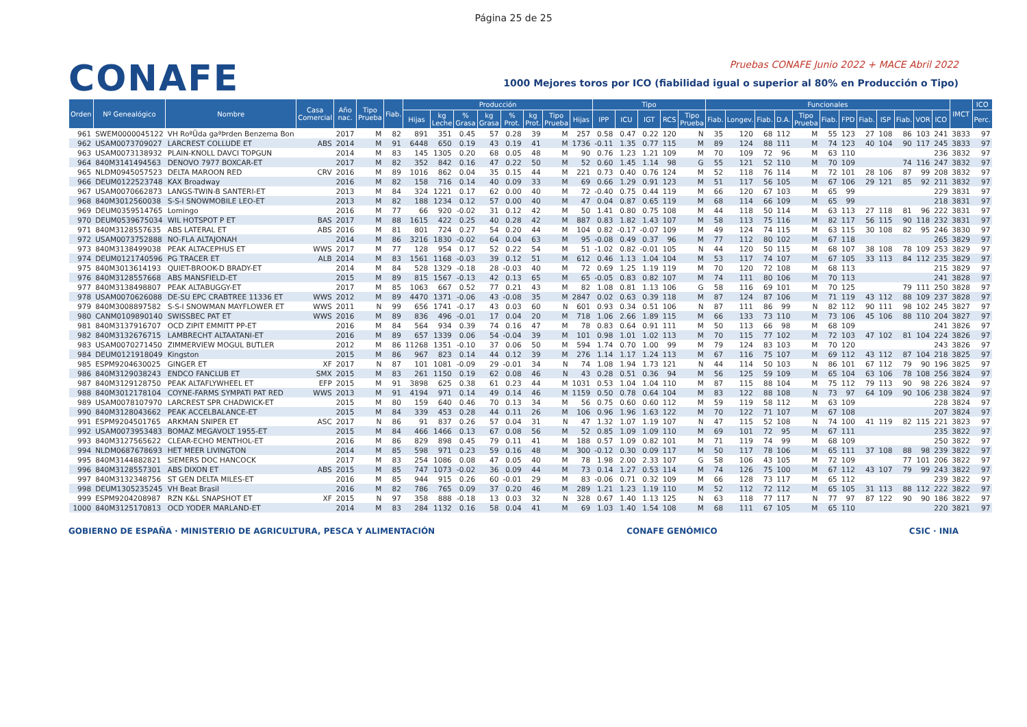Página 25 de 25
CONAFE
Pruebas CONAFE Junio 2022 + MACE Abril 2022
1000 Mejores toros por ICO (fiabilidad igual o superior al 80% en Producción o Tipo)
| Orden | Nº Genealógico | Nombre | Casa Comercial | Año nac. | Tipo Prueba | Fiab. | Producción | | | | | | | | Tipo | | | | | Funcionales | | | | | | | | | | | | IMCT | ICO |
| --- | --- | --- | --- | --- | --- | --- | --- | --- | --- | --- | --- | --- | --- | --- | --- | --- | --- | --- | --- | --- | --- | --- | --- | --- | --- | --- | --- | --- | --- | --- | --- | --- | --- |
| | | | | | | | Hijas | kg Leche | % Grasa | kg Grasa | % Prot. | kg Prot. | Tipo Prueba | Hijas | IPP | ICU | IGT | RCS | Tipo Prueba | Fiab. | Longev. | Fiab. | D.A. | Tipo Prueba | Fiab. | FPD | Fiab. | ISP | Fiab. | VOR | ICO | | Perc. |
| 961 | SWEM0000045122 | VH RoªÛda gaªÞrden Benzema Bon | | 2017 | M | 82 | 891 | 351 | 0.45 | 57 | 0.28 | 39 | M | 257 | 0.58 | 0.47 | 0.22 | 120 | N | 35 | 120 | 68 | 112 | M | 55 | 123 | 27 | 108 | 86 | 103 | 241 | 3833 | 97 |
| 962 | USAM0073709027 | LARCREST COLLUDE ET | ABS | 2014 | M | 91 | 6448 | 650 | 0.19 | 43 | 0.19 | 41 | M | 1736 | -0.11 | 1.35 | 0.77 | 115 | M | 89 | 124 | 88 | 111 | M | 74 | 123 | 40 | 104 | 90 | 117 | 245 | 3833 | 97 |
| 963 | USAM0073138932 | PLAIN-KNOLL DAVCI TOPGUN | | 2014 | M | 83 | 145 | 1305 | 0.20 | 68 | 0.05 | 48 | M | 90 | 0.76 | 1.23 | 1.21 | 109 | M | 70 | 109 | 72 | 96 | M | 63 | 110 | | | | | 236 | 3832 | 97 |
| 964 | 840M3141494563 | DENOVO 7977 BOXCAR-ET | | 2017 | M | 82 | 352 | 842 | 0.16 | 47 | 0.22 | 50 | M | 52 | 0.60 | 1.45 | 1.14 | 98 | G | 55 | 121 | 52 | 110 | M | 70 | 109 | | | 74 | 116 | 247 | 3832 | 97 |
| 965 | NLDM0945057523 | DELTA MAROON RED | CRV | 2016 | M | 89 | 1016 | 862 | 0.04 | 35 | 0.15 | 44 | M | 221 | 0.73 | 0.40 | 0.76 | 124 | M | 52 | 118 | 76 | 114 | M | 72 | 101 | 28 | 106 | 87 | 99 | 208 | 3832 | 97 |
| 966 | DEUM0122523748 | KAX Broadway | | 2016 | M | 82 | 158 | 716 | 0.14 | 40 | 0.09 | 33 | M | 69 | 0.66 | 1.29 | 0.91 | 123 | M | 51 | 117 | 56 | 105 | M | 67 | 106 | 29 | 121 | 85 | 92 | 211 | 3832 | 97 |
| 967 | USAM0070662873 | LANGS-TWIN-B SANTERI-ET | | 2013 | M | 84 | 324 | 1221 | 0.17 | 62 | 0.00 | 40 | M | 72 | -0.40 | 0.75 | 0.44 | 119 | M | 66 | 120 | 67 | 103 | M | 65 | 99 | | | | | 229 | 3831 | 97 |
| 968 | 840M3012560038 | S-S-I SNOWMOBILE LEO-ET | | 2013 | M | 82 | 188 | 1234 | 0.12 | 57 | 0.00 | 40 | M | 47 | 0.04 | 0.87 | 0.65 | 119 | M | 68 | 114 | 66 | 109 | M | 65 | 99 | | | | | 218 | 3831 | 97 |
| 969 | DEUM0359514765 | Lomingo | | 2016 | M | 77 | 66 | 920 | -0.02 | 31 | 0.12 | 42 | M | 50 | 1.41 | 0.80 | 0.75 | 108 | M | 44 | 118 | 50 | 114 | M | 63 | 113 | 27 | 118 | 81 | 96 | 222 | 3831 | 97 |
| 970 | DEUM0539675034 | WIL HOTSPOT P ET | BAS | 2017 | M | 88 | 1615 | 422 | 0.25 | 40 | 0.28 | 42 | M | 887 | 0.83 | 1.82 | 1.43 | 107 | M | 58 | 113 | 75 | 116 | M | 82 | 117 | 56 | 115 | 90 | 118 | 232 | 3831 | 97 |
| 971 | 840M3128557635 | ABS LATERAL ET | ABS | 2016 | M | 81 | 801 | 724 | 0.27 | 54 | 0.20 | 44 | M | 104 | 0.82 | -0.17 | -0.07 | 109 | M | 49 | 124 | 74 | 115 | M | 63 | 115 | 30 | 108 | 82 | 95 | 246 | 3830 | 97 |
| 972 | USAM0073752888 | NO-FLA ALTAJONAH | | 2014 | M | 86 | 3216 | 1830 | -0.02 | 64 | 0.04 | 63 | M | 95 | -0.08 | 0.49 | 0.37 | 96 | M | 77 | 112 | 80 | 102 | M | 67 | 118 | | | | | 265 | 3829 | 97 |
| 973 | 840M3138499038 | PEAK ALTACEPHUS ET | WWS | 2017 | M | 77 | 128 | 954 | 0.17 | 52 | 0.22 | 54 | M | 51 | -1.02 | 0.82 | -0.01 | 105 | N | 44 | 120 | 50 | 115 | M | 68 | 107 | 38 | 108 | 78 | 109 | 253 | 3829 | 97 |
| 974 | DEUM0121740596 | PG TRACER ET | ALB | 2014 | M | 83 | 1561 | 1168 | -0.03 | 39 | 0.12 | 51 | M | 612 | 0.46 | 1.13 | 1.04 | 104 | M | 53 | 117 | 74 | 107 | M | 67 | 105 | 33 | 113 | 84 | 112 | 235 | 3829 | 97 |
| 975 | 840M3013614193 | QUIET-BROOK-D BRADY-ET | | 2014 | M | 84 | 528 | 1329 | -0.18 | 28 | -0.03 | 40 | M | 72 | 0.69 | 1.25 | 1.19 | 119 | M | 70 | 120 | 72 | 108 | M | 68 | 113 | | | | | 215 | 3829 | 97 |
| 976 | 840M3128557668 | ABS MANSFIELD-ET | | 2015 | M | 89 | 815 | 1567 | -0.13 | 42 | 0.13 | 65 | M | 65 | -0.05 | 0.83 | 0.82 | 107 | M | 74 | 111 | 80 | 106 | M | 70 | 113 | | | | | 241 | 3828 | 97 |
| 977 | 840M3138498807 | PEAK ALTABUGGY-ET | | 2017 | M | 85 | 1063 | 667 | 0.52 | 77 | 0.21 | 43 | M | 82 | 1.08 | 0.81 | 1.13 | 106 | G | 58 | 116 | 69 | 101 | M | 70 | 125 | | | 79 | 111 | 250 | 3828 | 97 |
| 978 | USAM0070626088 | DE-SU EPC CRABTREE 11336 ET | WWS | 2012 | M | 89 | 4470 | 1371 | -0.06 | 43 | -0.08 | 35 | M | 2847 | 0.02 | 0.63 | 0.39 | 118 | M | 87 | 124 | 87 | 106 | M | 71 | 119 | 43 | 112 | 88 | 109 | 237 | 3828 | 97 |
| 979 | 840M3008897582 | S-S-I SNOWMAN MAYFLOWER ET | WWS | 2011 | N | 99 | 656 | 1741 | -0.17 | 43 | 0.03 | 60 | N | 601 | 0.93 | 0.34 | 0.51 | 106 | N | 87 | 111 | 86 | 99 | N | 82 | 112 | 90 | 111 | 98 | 102 | 245 | 3827 | 97 |
| 980 | CANM0109890140 | SWISSBEC PAT ET | WWS | 2016 | M | 89 | 836 | 496 | -0.01 | 17 | 0.04 | 20 | M | 718 | 1.06 | 2.66 | 1.89 | 115 | M | 66 | 133 | 73 | 110 | M | 73 | 106 | 45 | 106 | 88 | 110 | 204 | 3827 | 97 |
| 981 | 840M3137916707 | OCD ZIPIT EMMITT PP-ET | | 2016 | M | 84 | 564 | 934 | 0.39 | 74 | 0.16 | 47 | M | 78 | 0.83 | 0.64 | 0.91 | 111 | M | 50 | 113 | 66 | 98 | M | 68 | 109 | | | | | 241 | 3826 | 97 |
| 982 | 840M3132676715 | LAMBRECHT ALTAATANI-ET | | 2016 | M | 89 | 657 | 1339 | 0.06 | 54 | -0.04 | 39 | M | 101 | 0.98 | 1.01 | 1.02 | 113 | M | 70 | 115 | 77 | 102 | M | 72 | 103 | 47 | 102 | 81 | 104 | 224 | 3826 | 97 |
| 983 | USAM0070271450 | ZIMMERVIEW MOGUL BUTLER | | 2012 | M | 86 | 11268 | 1351 | -0.10 | 37 | 0.06 | 50 | M | 594 | 1.74 | 0.70 | 1.00 | 99 | M | 79 | 124 | 83 | 103 | M | 70 | 120 | | | | | 243 | 3826 | 97 |
| 984 | DEUM0121918049 | Kingston | | 2015 | M | 86 | 967 | 823 | 0.14 | 44 | 0.12 | 39 | M | 276 | 1.14 | 1.17 | 1.24 | 113 | M | 67 | 116 | 75 | 107 | M | 69 | 112 | 43 | 112 | 87 | 104 | 218 | 3825 | 97 |
| 985 | ESPM9204630025 | GINGER ET | XF | 2017 | N | 87 | 101 | 1081 | -0.09 | 29 | -0.01 | 34 | N | 74 | 1.08 | 1.94 | 1.73 | 121 | N | 44 | 114 | 50 | 103 | N | 86 | 101 | 67 | 112 | 79 | 90 | 196 | 3825 | 97 |
| 986 | 840M3129038243 | ENDCO FANCLUB ET | SMX | 2015 | M | 83 | 261 | 1150 | 0.19 | 62 | 0.08 | 46 | N | 43 | 0.28 | 0.51 | 0.36 | 94 | M | 56 | 125 | 59 | 109 | M | 65 | 104 | 63 | 106 | 78 | 108 | 256 | 3824 | 97 |
| 987 | 840M3129128750 | PEAK ALTAFLYWHEEL ET | EFP | 2015 | M | 91 | 3898 | 625 | 0.38 | 61 | 0.23 | 44 | M | 1031 | 0.53 | 1.04 | 1.04 | 110 | M | 87 | 115 | 88 | 104 | M | 75 | 112 | 79 | 113 | 90 | 98 | 226 | 3824 | 97 |
| 988 | 840M3012178104 | COYNE-FARMS SYMPATI PAT RED | WWS | 2013 | M | 91 | 4194 | 971 | 0.14 | 49 | 0.14 | 46 | M | 1159 | 0.50 | 0.78 | 0.64 | 104 | M | 83 | 122 | 88 | 108 | N | 73 | 97 | 64 | 109 | 90 | 106 | 238 | 3824 | 97 |
| 989 | USAM0078107970 | LARCREST SPR CHADWICK-ET | | 2015 | M | 80 | 159 | 640 | 0.46 | 70 | 0.13 | 34 | M | 56 | 0.75 | 0.60 | 0.60 | 112 | M | 59 | 119 | 58 | 112 | M | 63 | 109 | | | | | 228 | 3824 | 97 |
| 990 | 840M3128043662 | PEAK ACCELBALANCE-ET | | 2015 | M | 84 | 339 | 453 | 0.28 | 44 | 0.11 | 26 | M | 106 | 0.96 | 1.96 | 1.63 | 122 | M | 70 | 122 | 71 | 107 | M | 67 | 108 | | | | | 207 | 3824 | 97 |
| 991 | ESPM9204501765 | ARKMAN SNIPER ET | ASC | 2017 | N | 86 | 91 | 837 | 0.26 | 57 | 0.04 | 31 | N | 47 | 1.32 | 1.07 | 1.19 | 107 | N | 47 | 115 | 52 | 108 | N | 74 | 100 | 41 | 119 | 82 | 115 | 221 | 3823 | 97 |
| 992 | USAM0073953483 | BOMAZ MEGAVOLT 1955-ET | | 2015 | M | 84 | 466 | 1466 | 0.13 | 67 | 0.08 | 56 | M | 52 | 0.85 | 1.09 | 1.09 | 110 | M | 69 | 101 | 72 | 95 | M | 67 | 111 | | | | | 235 | 3822 | 97 |
| 993 | 840M3127565622 | CLEAR-ECHO MENTHOL-ET | | 2016 | M | 86 | 829 | 898 | 0.45 | 79 | 0.11 | 41 | M | 188 | 0.57 | 1.09 | 0.82 | 101 | M | 71 | 119 | 74 | 99 | M | 68 | 109 | | | | | 250 | 3822 | 97 |
| 994 | NLDM0687678693 | HET MEER LIVINGTON | | 2014 | M | 85 | 598 | 971 | 0.23 | 59 | 0.16 | 48 | M | 300 | -0.12 | 0.30 | 0.09 | 117 | M | 50 | 117 | 78 | 106 | M | 65 | 111 | 37 | 108 | 88 | 98 | 239 | 3822 | 97 |
| 995 | 840M3144882821 | SIEMERS DOC HANCOCK | | 2017 | M | 83 | 254 | 1086 | 0.08 | 47 | 0.05 | 40 | M | 78 | 1.98 | 2.00 | 2.33 | 107 | G | 58 | 106 | 43 | 105 | M | 72 | 109 | | | 77 | 101 | 206 | 3822 | 97 |
| 996 | 840M3128557301 | ABS DIXON ET | ABS | 2015 | M | 85 | 747 | 1073 | -0.02 | 36 | 0.09 | 44 | M | 73 | 0.14 | 1.27 | 0.53 | 114 | M | 74 | 126 | 75 | 100 | M | 67 | 112 | 43 | 107 | 79 | 99 | 243 | 3822 | 97 |
| 997 | 840M3132348756 | ST GEN DELTA MILES-ET | | 2016 | M | 85 | 944 | 915 | 0.26 | 60 | -0.01 | 29 | M | 83 | -0.06 | 0.71 | 0.32 | 109 | M | 66 | 128 | 73 | 117 | M | 65 | 112 | | | | | 239 | 3822 | 97 |
| 998 | DEUM1305235245 | VH Beat Brasil | | 2016 | M | 82 | 786 | 765 | 0.09 | 37 | 0.20 | 46 | M | 289 | 1.21 | 1.23 | 1.19 | 110 | M | 52 | 112 | 72 | 112 | M | 65 | 105 | 31 | 113 | 88 | 112 | 222 | 3822 | 97 |
| 999 | ESPM9204208987 | RZN K&L SNAPSHOT ET | XF | 2015 | N | 97 | 358 | 888 | -0.18 | 13 | 0.03 | 32 | N | 328 | 0.67 | 1.40 | 1.13 | 125 | N | 63 | 118 | 77 | 117 | N | 77 | 97 | 87 | 122 | 90 | 90 | 186 | 3822 | 97 |
| 1000 | 840M3125170813 | OCD YODER MARLAND-ET | | 2014 | M | 83 | 284 | 1132 | 0.16 | 58 | 0.04 | 41 | M | 69 | 1.03 | 1.40 | 1.54 | 108 | M | 68 | 111 | 67 | 105 | M | 65 | 110 | | | | | 220 | 3821 | 97 |
GOBIERNO DE ESPAÑA · MINISTERIO DE AGRICULTURA, PESCA Y ALIMENTACIÓN
CONAFE GENÓMICO CSIC · INIA